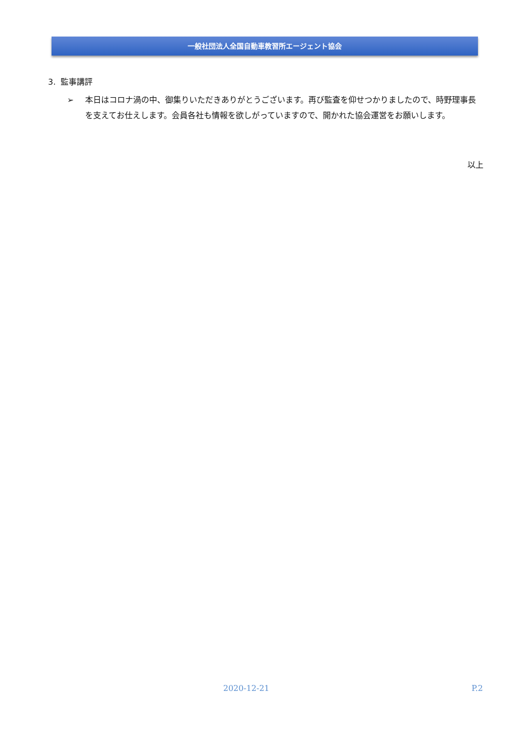一般社団法人全国自動車教習所エージェント協会
3. 監事講評
➢ 本日はコロナ渦の中、御集りいただきありがとうございます。再び監査を仰せつかりましたので、時野理事長を支えてお仕えします。会員各社も情報を欲しがっていますので、開かれた協会運営をお願いします。
以上
2020-12-21 P.2